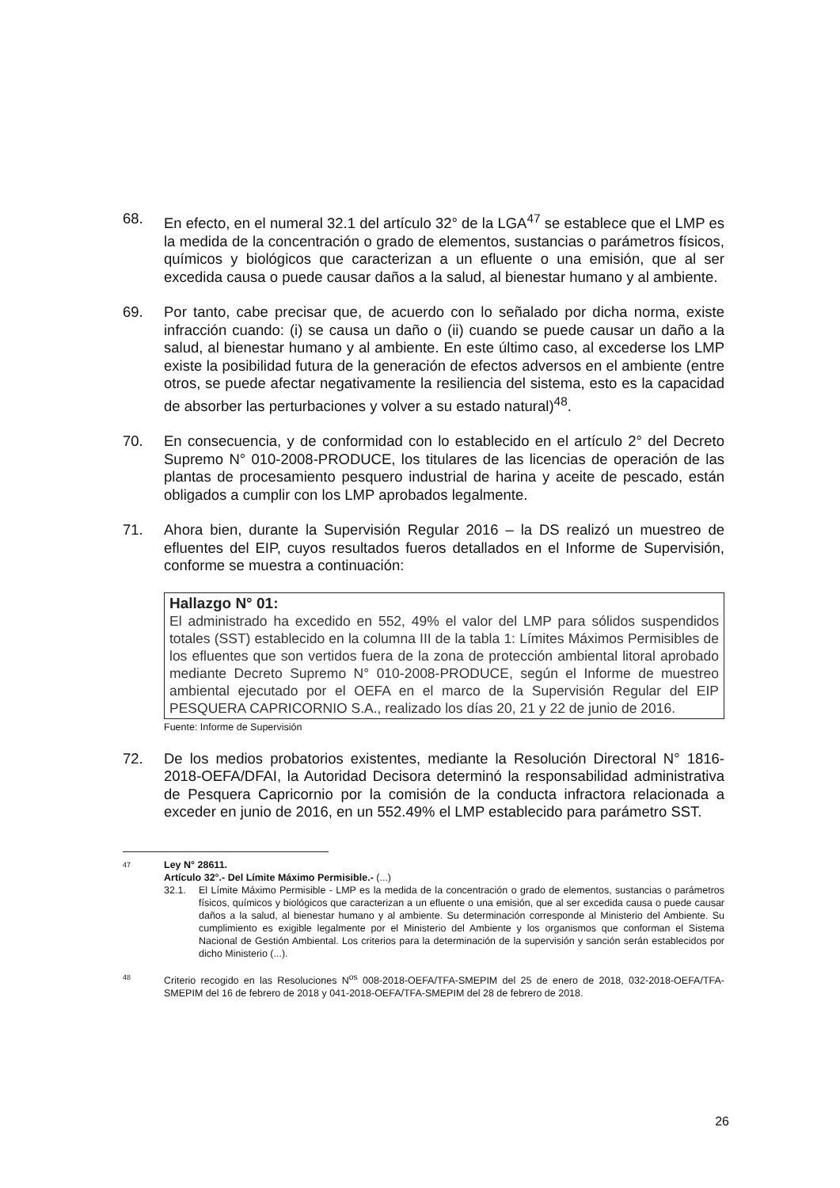68. En efecto, en el numeral 32.1 del artículo 32° de la LGA<sup>47</sup> se establece que el LMP es la medida de la concentración o grado de elementos, sustancias o parámetros físicos, químicos y biológicos que caracterizan a un efluente o una emisión, que al ser excedida causa o puede causar daños a la salud, al bienestar humano y al ambiente.
69. Por tanto, cabe precisar que, de acuerdo con lo señalado por dicha norma, existe infracción cuando: (i) se causa un daño o (ii) cuando se puede causar un daño a la salud, al bienestar humano y al ambiente. En este último caso, al excederse los LMP existe la posibilidad futura de la generación de efectos adversos en el ambiente (entre otros, se puede afectar negativamente la resiliencia del sistema, esto es la capacidad de absorber las perturbaciones y volver a su estado natural)<sup>48</sup>.
70. En consecuencia, y de conformidad con lo establecido en el artículo 2° del Decreto Supremo N° 010-2008-PRODUCE, los titulares de las licencias de operación de las plantas de procesamiento pesquero industrial de harina y aceite de pescado, están obligados a cumplir con los LMP aprobados legalmente.
71. Ahora bien, durante la Supervisión Regular 2016 – la DS realizó un muestreo de efluentes del EIP, cuyos resultados fueros detallados en el Informe de Supervisión, conforme se muestra a continuación:
Hallazgo N° 01:
El administrado ha excedido en 552, 49% el valor del LMP para sólidos suspendidos totales (SST) establecido en la columna III de la tabla 1: Límites Máximos Permisibles de los efluentes que son vertidos fuera de la zona de protección ambiental litoral aprobado mediante Decreto Supremo N° 010-2008-PRODUCE, según el Informe de muestreo ambiental ejecutado por el OEFA en el marco de la Supervisión Regular del EIP PESQUERA CAPRICORNIO S.A., realizado los días 20, 21 y 22 de junio de 2016.
Fuente: Informe de Supervisión
72. De los medios probatorios existentes, mediante la Resolución Directoral N° 1816-2018-OEFA/DFAI, la Autoridad Decisora determinó la responsabilidad administrativa de Pesquera Capricornio por la comisión de la conducta infractora relacionada a exceder en junio de 2016, en un 552.49% el LMP establecido para parámetro SST.
47
Ley N° 28611.
Artículo 32°.- Del Límite Máximo Permisible.- (...)
32.1. El Límite Máximo Permisible - LMP es la medida de la concentración o grado de elementos, sustancias o parámetros físicos, químicos y biológicos que caracterizan a un efluente o una emisión, que al ser excedida causa o puede causar daños a la salud, al bienestar humano y al ambiente. Su determinación corresponde al Ministerio del Ambiente. Su cumplimiento es exigible legalmente por el Ministerio del Ambiente y los organismos que conforman el Sistema Nacional de Gestión Ambiental. Los criterios para la determinación de la supervisión y sanción serán establecidos por dicho Ministerio (...).
48
Criterio recogido en las Resoluciones N<sup>os</sup> 008-2018-OEFA/TFA-SMEPIM del 25 de enero de 2018, 032-2018-OEFA/TFA-SMEPIM del 16 de febrero de 2018 y 041-2018-OEFA/TFA-SMEPIM del 28 de febrero de 2018.
26